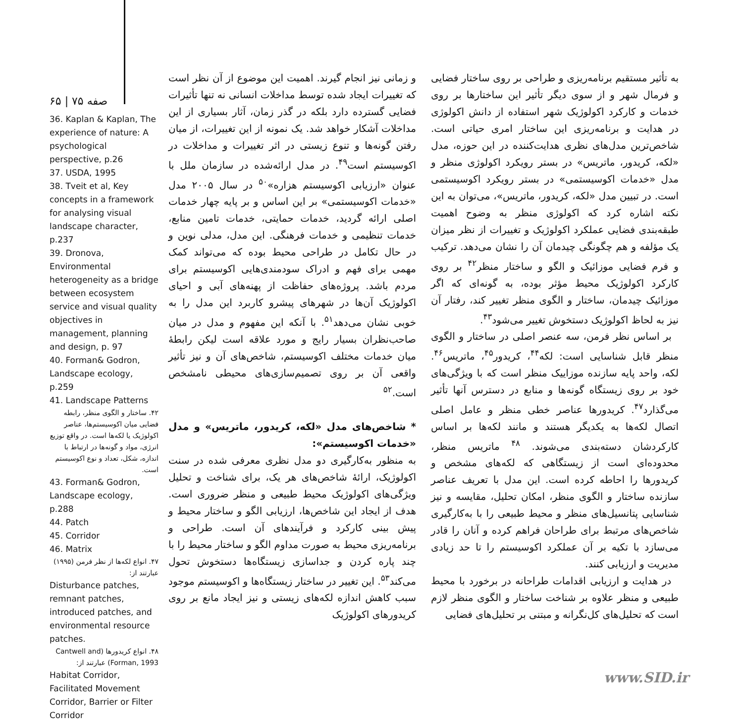به تأثیر مستقیم برنامه‌ریزی و طراحی بر روی ساختار فضایی و فرمال شهر و از سوی دیگر تأثیر این ساختارها بر روی خدمات و کارکرد اکولوژیک شهر استفاده از دانش اکولوژی در هدایت و برنامه‌ریزی این ساختار امری حیاتی است. شاخص‌ترین مدل‌های نظری هدایت‌کننده در این حوزه، مدل «لکه، کریدور، ماتریس» در بستر رویکرد اکولوژی منظر و مدل «خدمات اکوسیستمی» در بستر رویکرد اکوسیستمی است. در تبیین مدل «لکه، کریدور، ماتریس»، می‌توان به این نکته اشاره کرد که اکولوژی منظر به وضوح اهمیت طبقه‌بندی فضایی عملکرد اکولوژیک و تغییرات از نظر میزان یک مؤلفه و هم چگونگی چیدمان آن را نشان می‌دهد. ترکیب و فرم فضایی موزائیک و الگو و ساختار منظر<sup>۴۲</sup> بر روی کارکرد اکولوژیک محیط مؤثر بوده، به گونه‌ای که اگر موزائیک چیدمان، ساختار و الگوی منظر تغییر کند، رفتار آن نیز به لحاظ اکولوژیک دستخوش تغییر می‌شود<sup>۴۳</sup>.
بر اساس نظر فرمن، سه عنصر اصلی در ساختار و الگوی منظر قابل شناسایی است: لکه<sup>۴۴</sup>، کریدور<sup>۴۵</sup>، ماتریس<sup>۴۶</sup>. لکه، واحد پایه سازنده موزاییک منظر است که با ویژگی‌های خود بر روی زیستگاه گونه‌ها و منابع در دسترس آنها تأثیر می‌گذارد<sup>۴۷</sup>. کریدورها عناصر خطی منظر و عامل اصلی اتصال لکه‌ها به یکدیگر هستند و مانند لکه‌ها بر اساس کارکردشان دسته‌بندی می‌شوند. <sup>۴۸</sup> ماتریس منظر، محدوده‌ای است از زیستگاهی که لکه‌های مشخص و کریدورها را احاطه کرده است. این مدل با تعریف عناصر سازنده ساختار و الگوی منظر، امکان تحلیل، مقایسه و نیز شناسایی پتانسیل‌های منظر و محیط طبیعی را با به‌کارگیری شاخص‌های مرتبط برای طراحان فراهم کرده و آنان را قادر می‌سازد با تکیه بر آن عملکرد اکوسیستم را تا حد زیادی مدیریت و ارزیابی کنند.
در هدایت و ارزیابی اقدامات طراحانه در برخورد با محیط طبیعی و منظر علاوه بر شناخت ساختار و الگوی منظر لازم است که تحلیل‌های کل‌نگرانه و مبتنی بر تحلیل‌های فضایی
و زمانی نیز انجام گیرند. اهمیت این موضوع از آن نظر است که تغییرات ایجاد شده توسط مداخلات انسانی نه تنها تأثیرات فضایی گسترده دارد بلکه در گذر زمان، آثار بسیاری از این مداخلات آشکار خواهد شد. یک نمونه از این تغییرات، از میان رفتن گونه‌ها و تنوع زیستی در اثر تغییرات و مداخلات در اکوسیستم است<sup>۴۹</sup>. در مدل ارائه‌شده در سازمان ملل با عنوان «ارزیابی اکوسیستم هزاره»<sup>۵۰</sup> در سال ۲۰۰۵ مدل «خدمات اکوسیستمی» بر این اساس و بر پایه چهار خدمات اصلی ارائه گردید، خدمات حمایتی، خدمات تامین منابع، خدمات تنظیمی و خدمات فرهنگی. این مدل، مدلی نوین و در حال تکامل در طراحی محیط بوده که می‌تواند کمک مهمی برای فهم و ادراک سودمندی‌هایی اکوسیستم برای مردم باشد. پروژه‌های حفاظت از پهنه‌های آبی و احیای اکولوژیک آن‌ها در شهرهای پیشرو کاربرد این مدل را به خوبی نشان می‌دهد<sup>۵۱</sup>. با آنکه این مفهوم و مدل در میان صاحب‌نظران بسیار رایج و مورد علاقه است لیکن رابطهٔ میان خدمات مختلف اکوسیستم، شاخص‌های آن و نیز تأثیر واقعی آن بر روی تصمیم‌سازی‌های محیطی نامشخص است.<sup>۵۲</sup>
* شاخص‌های مدل «لکه، کریدور، ماتریس» و مدل «خدمات اکوسیستم»:
به منظور به‌کارگیری دو مدل نظری معرفی شده در سنت اکولوژیک، ارائهٔ شاخص‌های هر یک، برای شناخت و تحلیل ویژگی‌های اکولوژیک محیط طبیعی و منظر ضروری است. هدف از ایجاد این شاخص‌ها، ارزیابی الگو و ساختار محیط و پیش بینی کارکرد و فرآیندهای آن است. طراحی و برنامه‌ریزی محیط به صورت مداوم الگو و ساختار محیط را با چند پاره کردن و جداسازی زیستگاه‌ها دستخوش تحول می‌کند<sup>۵۳</sup>. این تغییر در ساختار زیستگاه‌ها و اکوسیستم موجود سبب کاهش اندازه لکه‌های زیستی و نیز ایجاد مانع بر روی کریدورهای اکولوژیک
صفه ۷۵ | ۶۵
36. Kaplan & Kaplan, The experience of nature: A psychological perspective, p.26
37. USDA, 1995
38. Tveit et al, Key concepts in a framework for analysing visual landscape character, p.237
39. Dronova, Environmental heterogeneity as a bridge between ecosystem service and visual quality objectives in management, planning and design, p. 97
40. Forman& Godron, Landscape ecology, p.259
41. Landscape Patterns
۴۲. ساختار و الگوی منظر، رابطه فضایی میان اکوسیستم‌ها، عناصر اکولوژیک یا لکه‌ها است. در واقع توزیع انرژی، مواد و گونه‌ها در ارتباط با اندازه، شکل، تعداد و نوع اکوسیستم است.
43. Forman& Godron, Landscape ecology, p.288
44. Patch
45. Corridor
46. Matrix
۴۷. انواع لکه‌ها از نظر فرمن (۱۹۹۵) عبارتند از:
Disturbance patches, remnant patches, introduced patches, and environmental resource patches.
۴۸. انواع کریدورها (Cantwell and Forman, 1993) عبارتند از:
Habitat Corridor, Facilitated Movement Corridor, Barrier or Filter Corridor
www.SID.ir